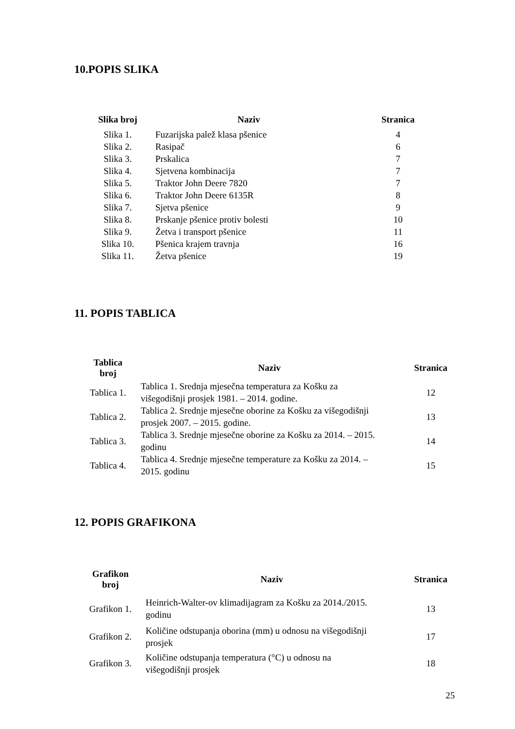10.POPIS SLIKA
| Slika broj | Naziv | Stranica |
| --- | --- | --- |
| Slika 1. | Fuzarijska palež klasa pšenice | 4 |
| Slika 2. | Rasipač | 6 |
| Slika 3. | Prskalica | 7 |
| Slika 4. | Sjetvena kombinacija | 7 |
| Slika 5. | Traktor John Deere 7820 | 7 |
| Slika 6. | Traktor John Deere 6135R | 8 |
| Slika 7. | Sjetva pšenice | 9 |
| Slika 8. | Prskanje pšenice protiv bolesti | 10 |
| Slika 9. | Žetva i transport pšenice | 11 |
| Slika 10. | Pšenica krajem travnja | 16 |
| Slika 11. | Žetva pšenice | 19 |
11. POPIS TABLICA
| Tablica broj | Naziv | Stranica |
| --- | --- | --- |
| Tablica 1. | Tablica 1. Srednja mjesečna temperatura za Košku za višegodišnji prosjek 1981. – 2014. godine. | 12 |
| Tablica 2. | Tablica 2. Srednje mjesečne oborine za Košku za višegodišnji prosjek 2007. – 2015. godine. | 13 |
| Tablica 3. | Tablica 3. Srednje mjesečne oborine za Košku za 2014. – 2015. godinu | 14 |
| Tablica 4. | Tablica 4. Srednje mjesečne temperature za Košku za 2014. – 2015. godinu | 15 |
12. POPIS GRAFIKONA
| Grafikon broj | Naziv | Stranica |
| --- | --- | --- |
| Grafikon 1. | Heinrich-Walter-ov klimadijagram za Košku za 2014./2015. godinu | 13 |
| Grafikon 2. | Količine odstupanja oborina (mm) u odnosu na višegodišnji prosjek | 17 |
| Grafikon 3. | Količine odstupanja temperatura (°C) u odnosu na višegodišnji prosjek | 18 |
25